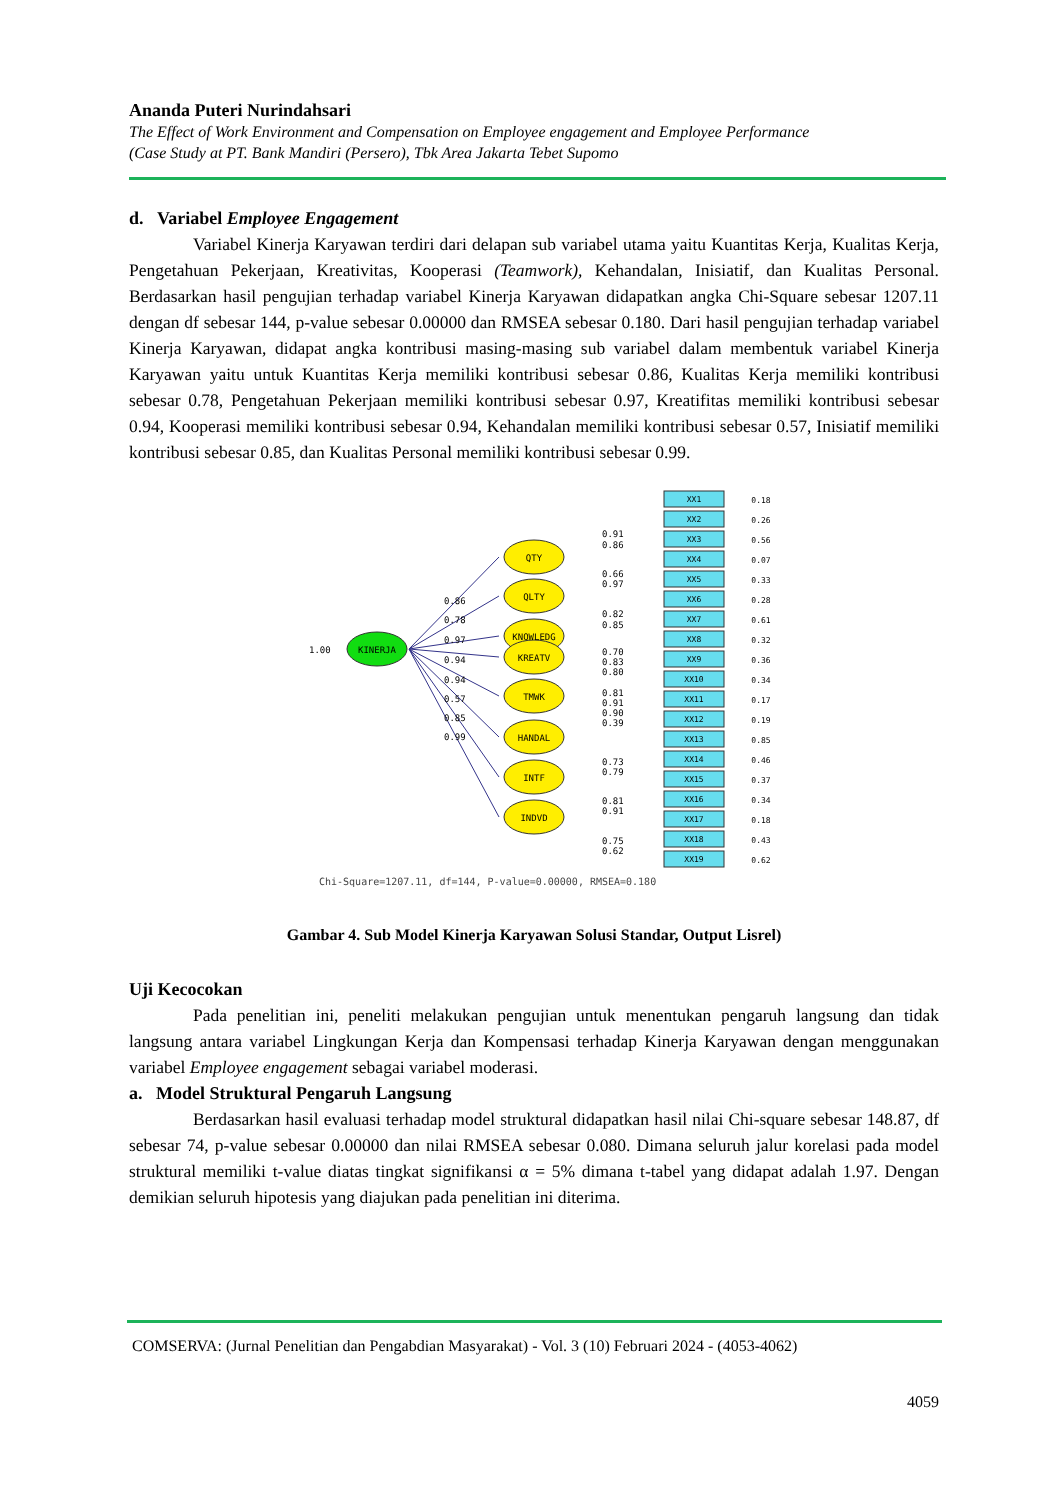Ananda Puteri Nurindahsari
The Effect of Work Environment and Compensation on Employee engagement and Employee Performance
(Case Study at PT. Bank Mandiri (Persero), Tbk Area Jakarta Tebet Supomo
d. Variabel Employee Engagement
Variabel Kinerja Karyawan terdiri dari delapan sub variabel utama yaitu Kuantitas Kerja, Kualitas Kerja, Pengetahuan Pekerjaan, Kreativitas, Kooperasi (Teamwork), Kehandalan, Inisiatif, dan Kualitas Personal. Berdasarkan hasil pengujian terhadap variabel Kinerja Karyawan didapatkan angka Chi-Square sebesar 1207.11 dengan df sebesar 144, p-value sebesar 0.00000 dan RMSEA sebesar 0.180. Dari hasil pengujian terhadap variabel Kinerja Karyawan, didapat angka kontribusi masing-masing sub variabel dalam membentuk variabel Kinerja Karyawan yaitu untuk Kuantitas Kerja memiliki kontribusi sebesar 0.86, Kualitas Kerja memiliki kontribusi sebesar 0.78, Pengetahuan Pekerjaan memiliki kontribusi sebesar 0.97, Kreatifitas memiliki kontribusi sebesar 0.94, Kooperasi memiliki kontribusi sebesar 0.94, Kehandalan memiliki kontribusi sebesar 0.57, Inisiatif memiliki kontribusi sebesar 0.85, dan Kualitas Personal memiliki kontribusi sebesar 0.99.
KINERJA
1.00
QTY
QLTY
KNOWLEDG
KREATV
TMWK
HANDAL
INTF
INDVD
0.86
0.78
0.97
0.94
0.94
0.57
0.85
0.99
XX1
0.18
XX2
0.26
XX3
0.56
XX4
0.07
XX5
0.33
XX6
0.28
XX7
0.61
XX8
0.32
XX9
0.36
XX10
0.34
XX11
0.17
XX12
0.19
XX13
0.85
XX14
0.46
XX15
0.37
XX16
0.34
XX17
0.18
XX18
0.43
XX19
0.62
0.91
0.86
0.66
0.97
0.82
0.85
0.70
0.83
0.80
0.81
0.91
0.90
0.39
0.73
0.79
0.81
0.91
0.75
0.62
Chi-Square=1207.11, df=144, P-value=0.00000, RMSEA=0.180
Gambar 4. Sub Model Kinerja Karyawan Solusi Standar, Output Lisrel)
Uji Kecocokan
Pada penelitian ini, peneliti melakukan pengujian untuk menentukan pengaruh langsung dan tidak langsung antara variabel Lingkungan Kerja dan Kompensasi terhadap Kinerja Karyawan dengan menggunakan variabel Employee engagement sebagai variabel moderasi.
a. Model Struktural Pengaruh Langsung
Berdasarkan hasil evaluasi terhadap model struktural didapatkan hasil nilai Chi-square sebesar 148.87, df sebesar 74, p-value sebesar 0.00000 dan nilai RMSEA sebesar 0.080. Dimana seluruh jalur korelasi pada model struktural memiliki t-value diatas tingkat signifikansi α = 5% dimana t-tabel yang didapat adalah 1.97. Dengan demikian seluruh hipotesis yang diajukan pada penelitian ini diterima.
COMSERVA: (Jurnal Penelitian dan Pengabdian Masyarakat) - Vol. 3 (10) Februari 2024 - (4053-4062)
4059